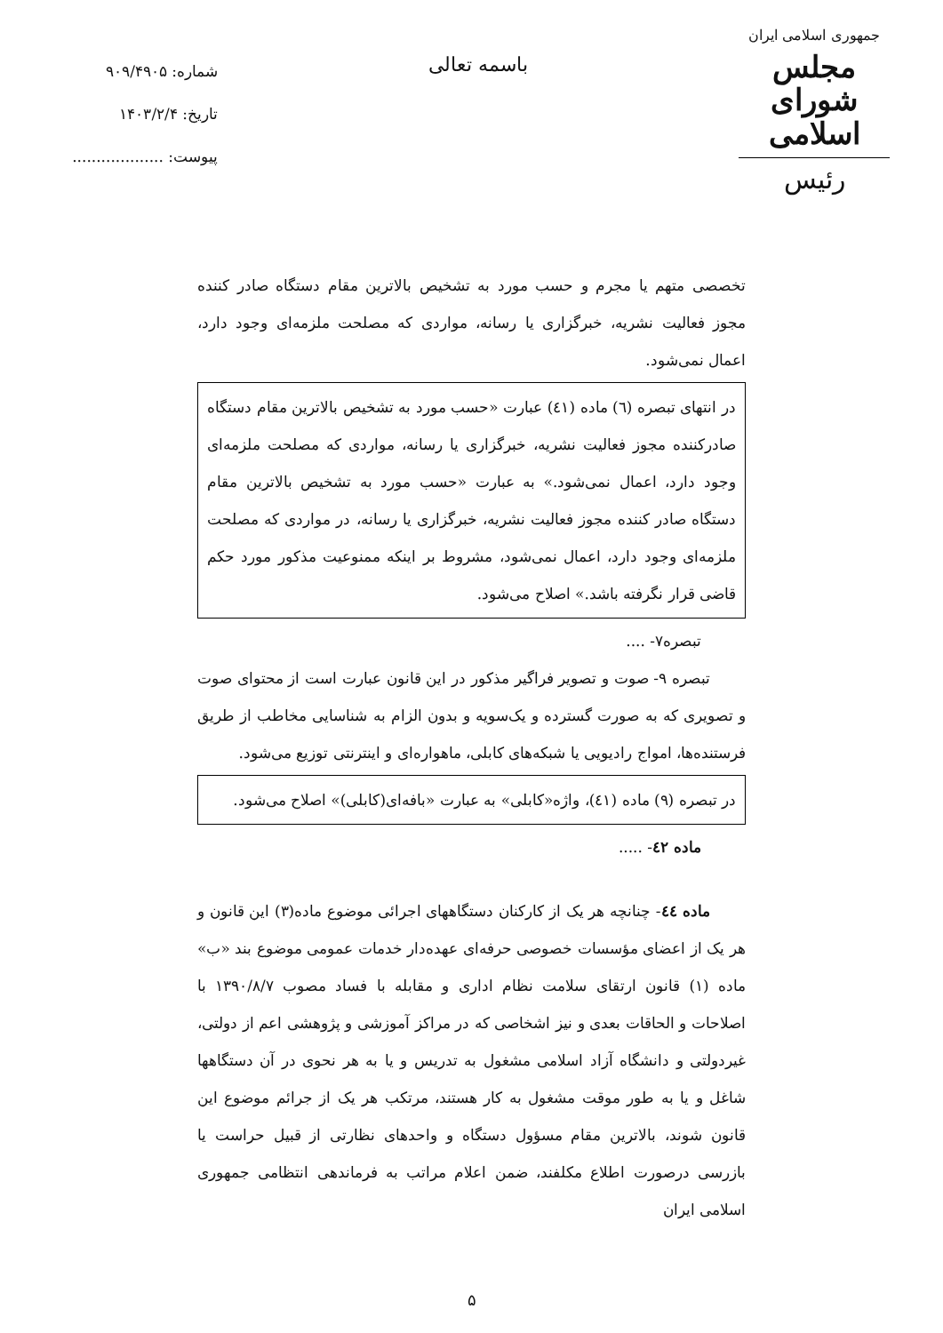جمهوری اسلامی ایران
مجلس شورای اسلامی
رئیس
باسمه تعالی
شماره: ۹۰۹/۴۹۰۵
تاریخ: ۱۴۰۳/۲/۴
پیوست: ...................
تخصصی متهم یا مجرم و حسب مورد به تشخیص بالاترین مقام دستگاه صادر کننده مجوز فعالیت نشریه، خبرگزاری یا رسانه، مواردی که مصلحت ملزمه‌ای وجود دارد، اعمال نمی‌شود.
در انتهای تبصره (٦) ماده (٤١) عبارت «حسب مورد به تشخیص بالاترین مقام دستگاه صادرکننده مجوز فعالیت نشریه، خبرگزاری یا رسانه، مواردی که مصلحت ملزمه‌ای وجود دارد، اعمال نمی‌شود.» به عبارت «حسب مورد به تشخیص بالاترین مقام دستگاه صادر کننده مجوز فعالیت نشریه، خبرگزاری یا رسانه، در مواردی که مصلحت ملزمه‌ای وجود دارد، اعمال نمی‌شود، مشروط بر اینکه ممنوعیت مذکور مورد حکم قاضی قرار نگرفته باشد.» اصلاح می‌شود.
تبصره۷- ....
تبصره ۹- صوت و تصویر فراگیر مذکور در این قانون عبارت است از محتوای صوت و تصویری که به صورت گسترده و یک‌سویه و بدون الزام به شناسایی مخاطب از طریق فرستنده‌ها، امواج رادیویی یا شبکه‌های کابلی، ماهواره‌ای و اینترنتی توزیع می‌شود.
در تبصره (۹) ماده (٤١)، واژه«کابلی» به عبارت «بافه‌ای(کابلی)» اصلاح می‌شود.
ماده ٤٢- .....
ماده ٤٤- چنانچه هر یک از کارکنان دستگاههای اجرائی موضوع ماده(۳) این قانون و هر یک از اعضای مؤسسات خصوصی حرفه‌ای عهده‌دار خدمات عمومی موضوع بند «ب» ماده (۱) قانون ارتقای سلامت نظام اداری و مقابله با فساد مصوب ۱۳۹۰/۸/۷ با اصلاحات و الحاقات بعدی و نیز اشخاصی که در مراکز آموزشی و پژوهشی اعم از دولتی، غیردولتی و دانشگاه آزاد اسلامی مشغول به تدریس و یا به هر نحوی در آن دستگاهها شاغل و یا به طور موقت مشغول به کار هستند، مرتکب هر یک از جرائم موضوع این قانون شوند، بالاترین مقام مسؤول دستگاه و واحدهای نظارتی از قبیل حراست یا بازرسی درصورت اطلاع مکلفند، ضمن اعلام مراتب به فرماندهی انتظامی جمهوری اسلامی ایران
۵